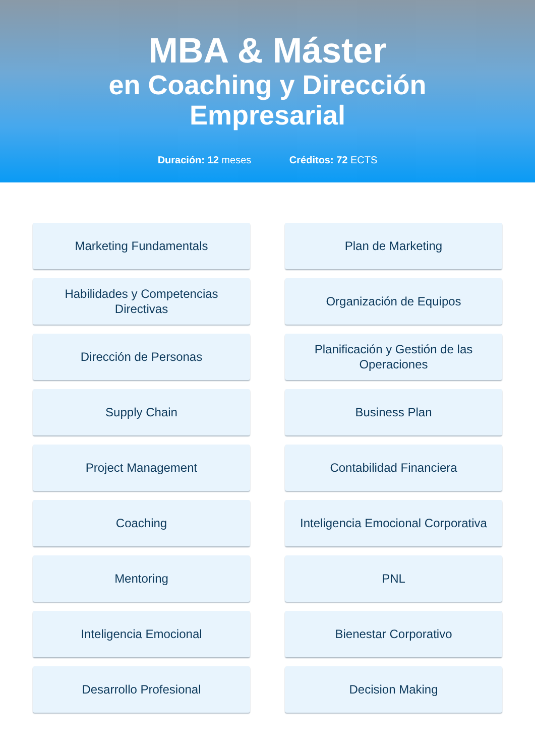MBA & Máster
en Coaching y Dirección
Empresarial
Duración: 12 meses Créditos: 72 ECTS
Marketing Fundamentals
Plan de Marketing
Habilidades y Competencias Directivas
Organización de Equipos
Dirección de Personas
Planificación y Gestión de las Operaciones
Supply Chain
Business Plan
Project Management
Contabilidad Financiera
Coaching
Inteligencia Emocional Corporativa
Mentoring
PNL
Inteligencia Emocional
Bienestar Corporativo
Desarrollo Profesional
Decision Making